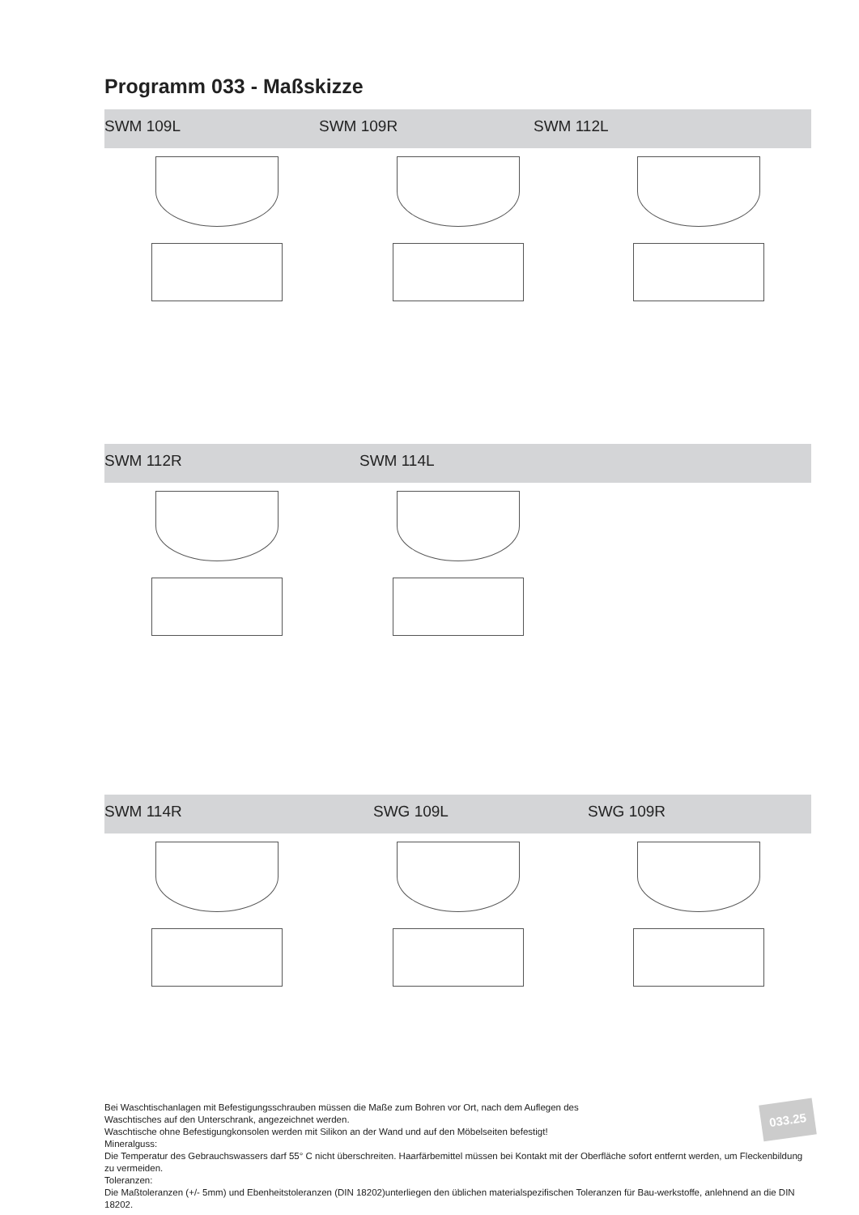Programm 033 - Maßskizze
SWM 109L SWM 109R SWM 112L
SWM 112R SWM 114L
SWM 114R SWG 109L SWG 109R
Bei Waschtischanlagen mit Befestigungsschrauben müssen die Maße zum Bohren vor Ort, nach dem Auflegen des
Waschtisches auf den Unterschrank, angezeichnet werden.
Waschtische ohne Befestigungkonsolen werden mit Silikon an der Wand und auf den Möbelseiten befestigt!
Mineralguss:
Die Temperatur des Gebrauchswassers darf 55° C nicht überschreiten. Haarfärbemittel müssen bei Kontakt mit der Oberfläche sofort entfernt werden, um Fleckenbildung zu vermeiden.
Toleranzen:
Die Maßtoleranzen (+/- 5mm) und Ebenheitstoleranzen (DIN 18202)unterliegen den üblichen materialspezifischen Toleranzen für Bau-werkstoffe, anlehnend an die DIN 18202.
033.25